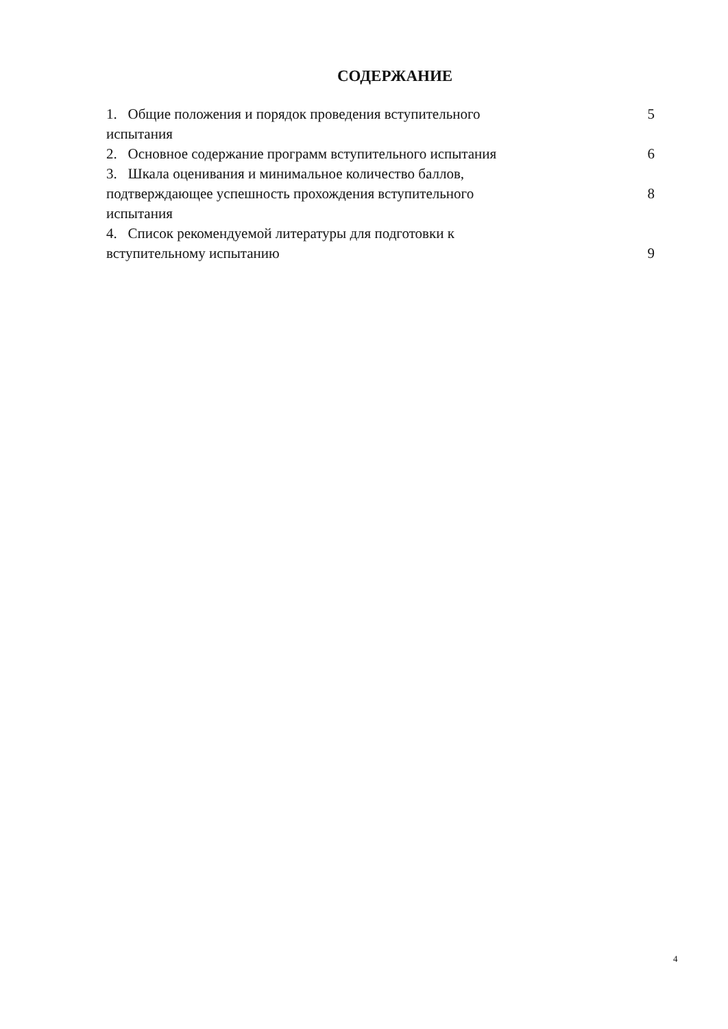СОДЕРЖАНИЕ
| 1. Общие положения и порядок проведения вступительного испытания | 5 |
| 2. Основное содержание программ вступительного испытания | 6 |
| 3. Шкала оценивания и минимальное количество баллов, подтверждающее успешность прохождения вступительного испытания | 8 |
| 4. Список рекомендуемой литературы для подготовки к вступительному испытанию | 9 |
4